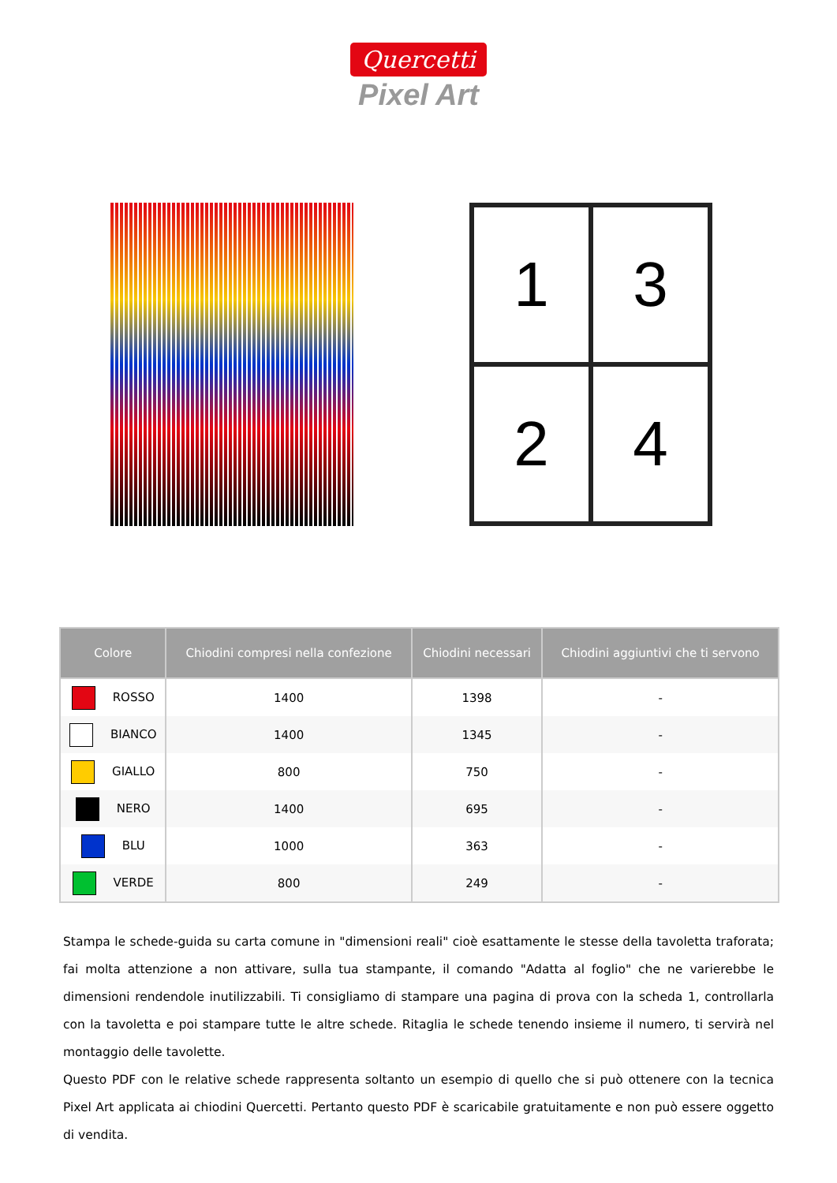Quercetti
Pixel Art
1
3
2
4
| Colore | Chiodini compresi nella confezione | Chiodini necessari | Chiodini aggiuntivi che ti servono |
| --- | --- | --- | --- |
| ROSSO | 1400 | 1398 | - |
| BIANCO | 1400 | 1345 | - |
| GIALLO | 800 | 750 | - |
| NERO | 1400 | 695 | - |
| BLU | 1000 | 363 | - |
| VERDE | 800 | 249 | - |
Stampa le schede-guida su carta comune in "dimensioni reali" cioè esattamente le stesse della tavoletta traforata; fai molta attenzione a non attivare, sulla tua stampante, il comando "Adatta al foglio" che ne varierebbe le dimensioni rendendole inutilizzabili. Ti consigliamo di stampare una pagina di prova con la scheda 1, controllarla con la tavoletta e poi stampare tutte le altre schede. Ritaglia le schede tenendo insieme il numero, ti servirà nel montaggio delle tavolette.
Questo PDF con le relative schede rappresenta soltanto un esempio di quello che si può ottenere con la tecnica Pixel Art applicata ai chiodini Quercetti. Pertanto questo PDF è scaricabile gratuitamente e non può essere oggetto di vendita.